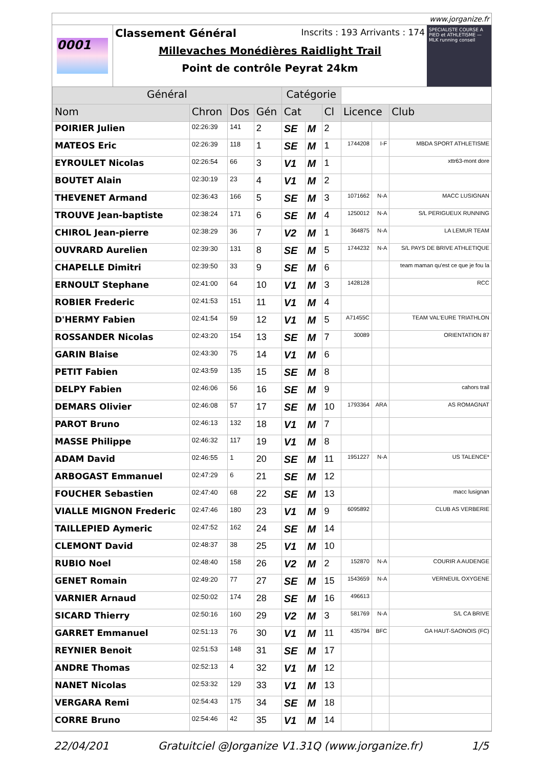www.jorganize.fr
0001
Classement Général Inscrits : 193 Arrivants : 174
Millevaches Monédières Raidlight Trail
Point de contrôle Peyrat 24km
SPECIALISTE COURSE A PIED et ATHLETISME — MLK running conseil
| Général | | | | Catégorie | | | | | |
| --- | --- | --- | --- | --- | --- | --- | --- | --- | --- |
| Nom | Chron | Dos | Gén | Cat | | Cl | Licence | | Club |
| POIRIER Julien | 02:26:39 | 141 | 2 | SE | M | 2 | | | |
| MATEOS Eric | 02:26:39 | 118 | 1 | SE | M | 1 | 1744208 | I-F | MBDA SPORT ATHLETISME |
| EYROULET Nicolas | 02:26:54 | 66 | 3 | V1 | M | 1 | | | xttr63-mont dore |
| BOUTET Alain | 02:30:19 | 23 | 4 | V1 | M | 2 | | | |
| THEVENET Armand | 02:36:43 | 166 | 5 | SE | M | 3 | 1071662 | N-A | MACC LUSIGNAN |
| TROUVE Jean-baptiste | 02:38:24 | 171 | 6 | SE | M | 4 | 1250012 | N-A | S/L PERIGUEUX RUNNING |
| CHIROL Jean-pierre | 02:38:29 | 36 | 7 | V2 | M | 1 | 364875 | N-A | LA LEMUR TEAM |
| OUVRARD Aurelien | 02:39:30 | 131 | 8 | SE | M | 5 | 1744232 | N-A | S/L PAYS DE BRIVE ATHLETIQUE |
| CHAPELLE Dimitri | 02:39:50 | 33 | 9 | SE | M | 6 | | | team maman qu'est ce que je fou la |
| ERNOULT Stephane | 02:41:00 | 64 | 10 | V1 | M | 3 | 1428128 | | RCC |
| ROBIER Frederic | 02:41:53 | 151 | 11 | V1 | M | 4 | | | |
| D'HERMY Fabien | 02:41:54 | 59 | 12 | V1 | M | 5 | A71455C | | TEAM VAL'EURE TRIATHLON |
| ROSSANDER Nicolas | 02:43:20 | 154 | 13 | SE | M | 7 | 30089 | | ORIENTATION 87 |
| GARIN Blaise | 02:43:30 | 75 | 14 | V1 | M | 6 | | | |
| PETIT Fabien | 02:43:59 | 135 | 15 | SE | M | 8 | | | |
| DELPY Fabien | 02:46:06 | 56 | 16 | SE | M | 9 | | | cahors trail |
| DEMARS Olivier | 02:46:08 | 57 | 17 | SE | M | 10 | 1793364 | ARA | AS ROMAGNAT |
| PAROT Bruno | 02:46:13 | 132 | 18 | V1 | M | 7 | | | |
| MASSE Philippe | 02:46:32 | 117 | 19 | V1 | M | 8 | | | |
| ADAM David | 02:46:55 | 1 | 20 | SE | M | 11 | 1951227 | N-A | US TALENCE* |
| ARBOGAST Emmanuel | 02:47:29 | 6 | 21 | SE | M | 12 | | | |
| FOUCHER Sebastien | 02:47:40 | 68 | 22 | SE | M | 13 | | | macc lusignan |
| VIALLE MIGNON Frederic | 02:47:46 | 180 | 23 | V1 | M | 9 | 6095892 | | CLUB AS VERBERIE |
| TAILLEPIED Aymeric | 02:47:52 | 162 | 24 | SE | M | 14 | | | |
| CLEMONT David | 02:48:37 | 38 | 25 | V1 | M | 10 | | | |
| RUBIO Noel | 02:48:40 | 158 | 26 | V2 | M | 2 | 152870 | N-A | COURIR A AUDENGE |
| GENET Romain | 02:49:20 | 77 | 27 | SE | M | 15 | 1543659 | N-A | VERNEUIL OXYGENE |
| VARNIER Arnaud | 02:50:02 | 174 | 28 | SE | M | 16 | 496613 | | |
| SICARD Thierry | 02:50:16 | 160 | 29 | V2 | M | 3 | 581769 | N-A | S/L CA BRIVE |
| GARRET Emmanuel | 02:51:13 | 76 | 30 | V1 | M | 11 | 435794 | BFC | GA HAUT-SAONOIS (FC) |
| REYNIER Benoit | 02:51:53 | 148 | 31 | SE | M | 17 | | | |
| ANDRE Thomas | 02:52:13 | 4 | 32 | V1 | M | 12 | | | |
| NANET Nicolas | 02:53:32 | 129 | 33 | V1 | M | 13 | | | |
| VERGARA Remi | 02:54:43 | 175 | 34 | SE | M | 18 | | | |
| CORRE Bruno | 02:54:46 | 42 | 35 | V1 | M | 14 | | | |
22/04/201 Gratuitciel @Jorganize V1.31Q (www.jorganize.fr) 1/5